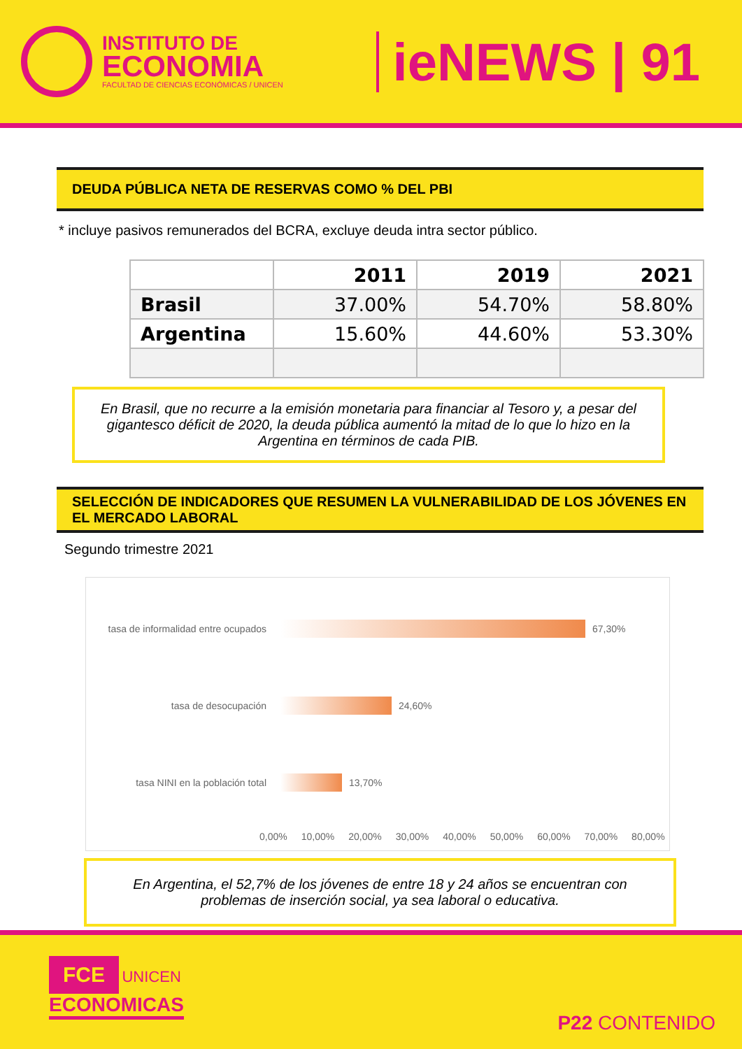INSTITUTO DE
ECONOMIA
FACULTAD DE CIENCIAS ECONÓMICAS / UNICEN
ieNEWS | 91
DEUDA PÚBLICA NETA DE RESERVAS COMO % DEL PBI
* incluye pasivos remunerados del BCRA, excluye deuda intra sector público.
| | 2011 | 2019 | 2021 |
| Brasil | 37.00% | 54.70% | 58.80% |
| Argentina | 15.60% | 44.60% | 53.30% |
En Brasil, que no recurre a la emisión monetaria para financiar al Tesoro y, a pesar del gigantesco déficit de 2020, la deuda pública aumentó la mitad de lo que lo hizo en la Argentina en términos de cada PIB.
SELECCIÓN DE INDICADORES QUE RESUMEN LA VULNERABILIDAD DE LOS JÓVENES EN EL MERCADO LABORAL
Segundo trimestre 2021
tasa de informalidad entre ocupados
67,30%
tasa de desocupación 24,60%
tasa NINI en la población total
13,70%
0,00% 10,00% 20,00% 30,00% 40,00% 50,00% 60,00% 70,00% 80,00%
En Argentina, el 52,7% de los jóvenes de entre 18 y 24 años se encuentran con problemas de inserción social, ya sea laboral o educativa.
FCE UNICEN
ECONOMICAS
P22 CONTENIDO